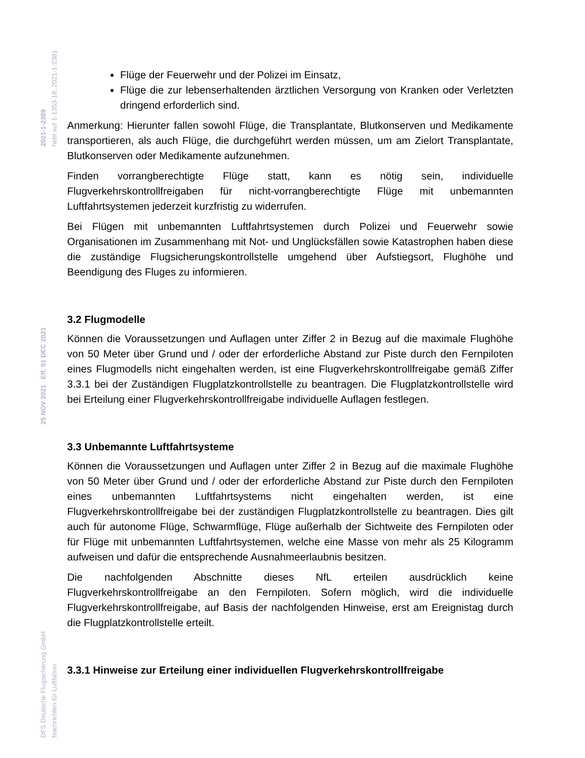2021-1-2389 hebt auf 1-1353-18, 2021-1-2381
25 NOV 2021 Eff. 01 DEC 2021
DFS Deutsche Flugsicherung GmbH Nachrichten für Luftfahrer
Flüge der Feuerwehr und der Polizei im Einsatz,
Flüge die zur lebenserhaltenden ärztlichen Versorgung von Kranken oder Verletzten dringend erforderlich sind.
Anmerkung: Hierunter fallen sowohl Flüge, die Transplantate, Blutkonserven und Medikamente transportieren, als auch Flüge, die durchgeführt werden müssen, um am Zielort Transplantate, Blutkonserven oder Medikamente aufzunehmen.
Finden vorrangberechtigte Flüge statt, kann es nötig sein, individuelle Flugverkehrskontrollfreigaben für nicht-vorrangberechtigte Flüge mit unbemannten Luftfahrtsystemen jederzeit kurzfristig zu widerrufen.
Bei Flügen mit unbemannten Luftfahrtsystemen durch Polizei und Feuerwehr sowie Organisationen im Zusammenhang mit Not- und Unglücksfällen sowie Katastrophen haben diese die zuständige Flugsicherungskontrollstelle umgehend über Aufstiegsort, Flughöhe und Beendigung des Fluges zu informieren.
3.2 Flugmodelle
Können die Voraussetzungen und Auflagen unter Ziffer 2 in Bezug auf die maximale Flughöhe von 50 Meter über Grund und / oder der erforderliche Abstand zur Piste durch den Fernpiloten eines Flugmodells nicht eingehalten werden, ist eine Flugverkehrskontrollfreigabe gemäß Ziffer 3.3.1 bei der Zuständigen Flugplatzkontrollstelle zu beantragen. Die Flugplatzkontrollstelle wird bei Erteilung einer Flugverkehrskontrollfreigabe individuelle Auflagen festlegen.
3.3 Unbemannte Luftfahrtsysteme
Können die Voraussetzungen und Auflagen unter Ziffer 2 in Bezug auf die maximale Flughöhe von 50 Meter über Grund und / oder der erforderliche Abstand zur Piste durch den Fernpiloten eines unbemannten Luftfahrtsystems nicht eingehalten werden, ist eine Flugverkehrskontrollfreigabe bei der zuständigen Flugplatzkontrollstelle zu beantragen. Dies gilt auch für autonome Flüge, Schwarmflüge, Flüge außerhalb der Sichtweite des Fernpiloten oder für Flüge mit unbemannten Luftfahrtsystemen, welche eine Masse von mehr als 25 Kilogramm aufweisen und dafür die entsprechende Ausnahmeerlaubnis besitzen.
Die nachfolgenden Abschnitte dieses NfL erteilen ausdrücklich keine Flugverkehrskontrollfreigabe an den Fernpiloten. Sofern möglich, wird die individuelle Flugverkehrskontrollfreigabe, auf Basis der nachfolgenden Hinweise, erst am Ereignistag durch die Flugplatzkontrollstelle erteilt.
3.3.1 Hinweise zur Erteilung einer individuellen Flugverkehrskontrollfreigabe